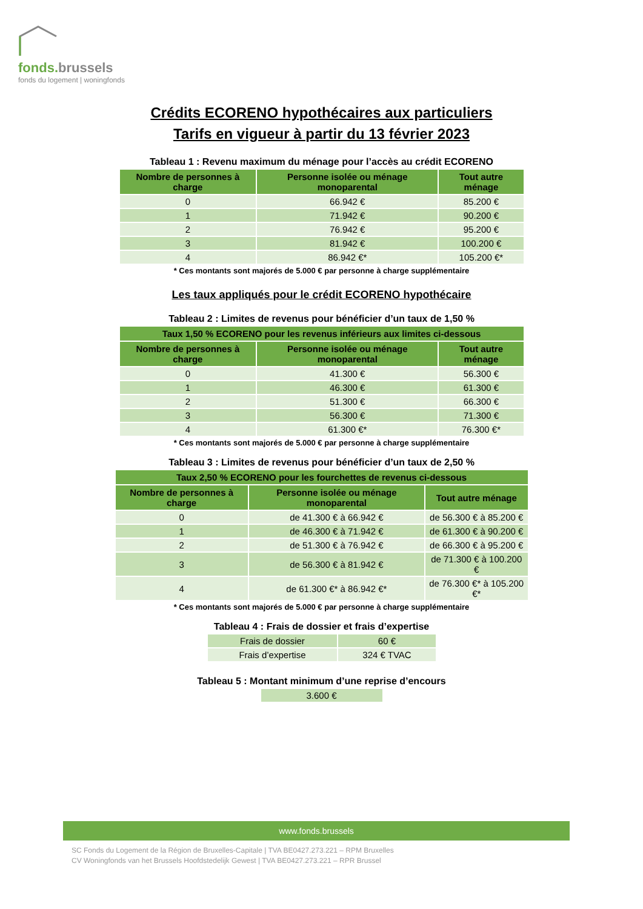fonds.brussels
fonds du logement | woningfonds
Crédits ECORENO hypothécaires aux particuliers
Tarifs en vigueur à partir du 13 février 2023
Tableau 1 : Revenu maximum du ménage pour l’accès au crédit ECORENO
| Nombre de personnes à charge | Personne isolée ou ménage monoparental | Tout autre ménage |
| --- | --- | --- |
| 0 | 66.942 € | 85.200 € |
| 1 | 71.942 € | 90.200 € |
| 2 | 76.942 € | 95.200 € |
| 3 | 81.942 € | 100.200 € |
| 4 | 86.942 €* | 105.200 €* |
* Ces montants sont majorés de 5.000 € par personne à charge supplémentaire
Les taux appliqués pour le crédit ECORENO hypothécaire
Tableau 2 : Limites de revenus pour bénéficier d’un taux de 1,50 %
| Taux 1,50 % ECORENO pour les revenus inférieurs aux limites ci-dessous | | |
| --- | --- | --- |
| Nombre de personnes à charge | Personne isolée ou ménage monoparental | Tout autre ménage |
| 0 | 41.300 € | 56.300 € |
| 1 | 46.300 € | 61.300 € |
| 2 | 51.300 € | 66.300 € |
| 3 | 56.300 € | 71.300 € |
| 4 | 61.300 €* | 76.300 €* |
* Ces montants sont majorés de 5.000 € par personne à charge supplémentaire
Tableau 3 : Limites de revenus pour bénéficier d’un taux de 2,50 %
| Taux 2,50 % ECORENO pour les fourchettes de revenus ci-dessous | | |
| --- | --- | --- |
| Nombre de personnes à charge | Personne isolée ou ménage monoparental | Tout autre ménage |
| 0 | de 41.300 € à 66.942 € | de 56.300 € à 85.200 € |
| 1 | de 46.300 € à 71.942 € | de 61.300 € à 90.200 € |
| 2 | de 51.300 € à 76.942 € | de 66.300 € à 95.200 € |
| 3 | de 56.300 € à 81.942 € | de 71.300 € à 100.200 € |
| 4 | de 61.300 €* à 86.942 €* | de 76.300 €* à 105.200 €* |
* Ces montants sont majorés de 5.000 € par personne à charge supplémentaire
Tableau 4 : Frais de dossier et frais d’expertise
| Frais de dossier | 60 € |
| Frais d’expertise | 324 € TVAC |
Tableau 5 : Montant minimum d’une reprise d’encours
| 3.600 € |
www.fonds.brussels
SC Fonds du Logement de la Région de Bruxelles-Capitale | TVA BE0427.273.221 – RPM Bruxelles
CV Woningfonds van het Brussels Hoofdstedelijk Gewest | TVA BE0427.273.221 – RPR Brussel